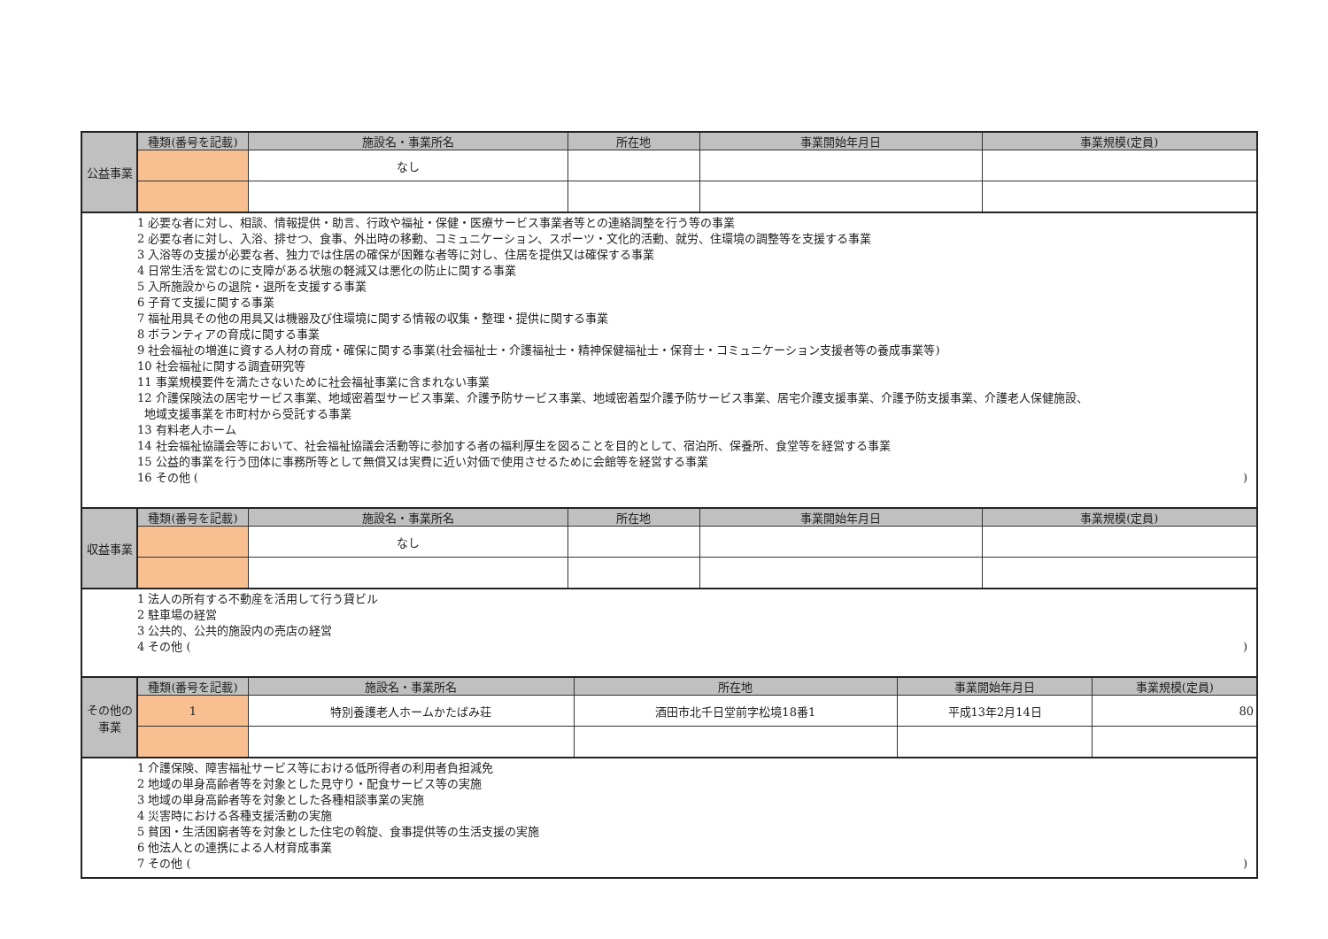| 公益事業 | 種類(番号を記載) | 施設名・事業所名 | 所在地 | 事業開始年月日 | 事業規模(定員) |
| | | なし | | | |
| 1 必要な者に対し、相談、情報提供・助言、行政や福祉・保健・医療サービス事業者等との連絡調整を行う等の事業 2 必要な者に対し、入浴、排せつ、食事、外出時の移動、コミュニケーション、スポーツ・文化的活動、就労、住環境の調整等を支援する事業 3 入浴等の支援が必要な者、独力では住居の確保が困難な者等に対し、住居を提供又は確保する事業 4 日常生活を営むのに支障がある状態の軽減又は悪化の防止に関する事業 5 入所施設からの退院・退所を支援する事業 6 子育て支援に関する事業 7 福祉用具その他の用具又は機器及び住環境に関する情報の収集・整理・提供に関する事業 8 ボランティアの育成に関する事業 9 社会福祉の増進に資する人材の育成・確保に関する事業(社会福祉士・介護福祉士・精神保健福祉士・保育士・コミュニケーション支援者等の養成事業等) 10 社会福祉に関する調査研究等 11 事業規模要件を満たさないために社会福祉事業に含まれない事業 12 介護保険法の居宅サービス事業、地域密着型サービス事業、介護予防サービス事業、地域密着型介護予防サービス事業、居宅介護支援事業、介護予防支援事業、介護老人保健施設、 地域支援事業を市町村から受託する事業 13 有料老人ホーム 14 社会福祉協議会等において、社会福祉協議会活動等に参加する者の福利厚生を図ることを目的として、宿泊所、保養所、食堂等を経営する事業 15 公益的事業を行う団体に事務所等として無償又は実費に近い対価で使用させるために会館等を経営する事業 16 その他 ( ) | | | | | |
| 収益事業 | 種類(番号を記載) | 施設名・事業所名 | 所在地 | 事業開始年月日 | 事業規模(定員) |
| | | なし | | | |
| 1 法人の所有する不動産を活用して行う貸ビル 2 駐車場の経営 3 公共的、公共的施設内の売店の経営 4 その他 ( ) | | | | | |
| その他の事業 | 種類(番号を記載) | 施設名・事業所名 | 所在地 | 事業開始年月日 | 事業規模(定員) |
| | 1 | 特別養護老人ホームかたばみ荘 | 酒田市北千日堂前字松境18番1 | 平成13年2月14日 | 80 |
| 1 介護保険、障害福祉サービス等における低所得者の利用者負担減免 2 地域の単身高齢者等を対象とした見守り・配食サービス等の実施 3 地域の単身高齢者等を対象とした各種相談事業の実施 4 災害時における各種支援活動の実施 5 貧困・生活困窮者等を対象とした住宅の斡旋、食事提供等の生活支援の実施 6 他法人との連携による人材育成事業 7 その他 ( ) | | | | | |